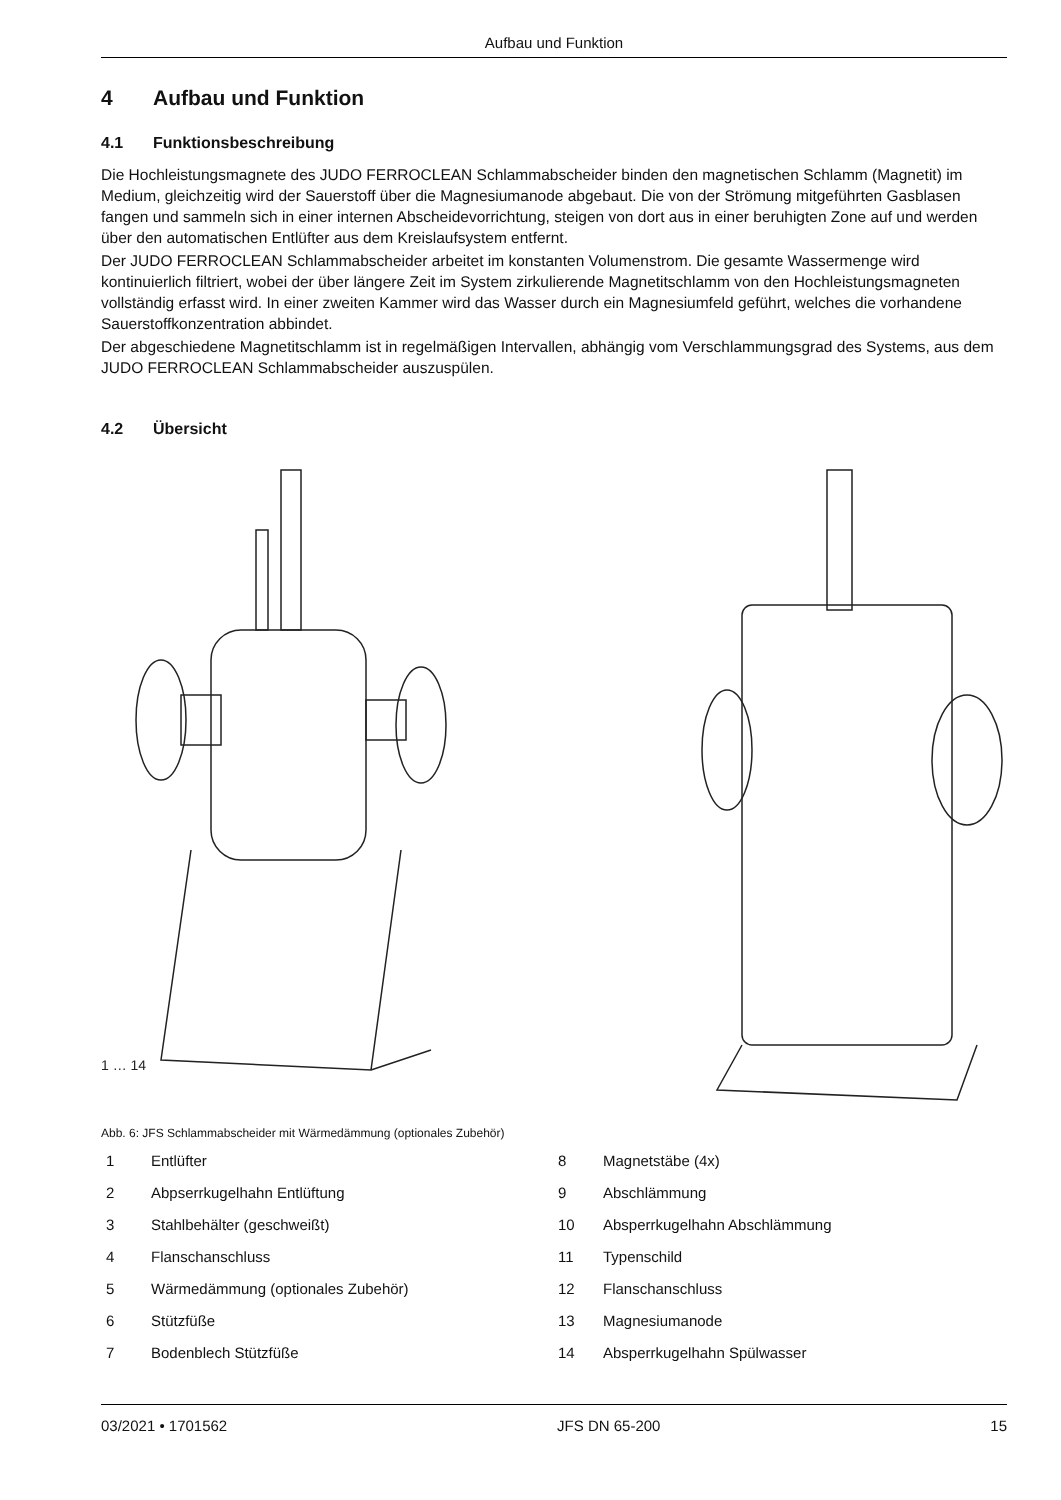Aufbau und Funktion
4 Aufbau und Funktion
4.1 Funktionsbeschreibung
Die Hochleistungsmagnete des JUDO FERROCLEAN Schlammabscheider binden den magnetischen Schlamm (Magnetit) im Medium, gleichzeitig wird der Sauerstoff über die Magnesiumanode abgebaut. Die von der Strömung mitgeführten Gasblasen fangen und sammeln sich in einer internen Abscheidevorrichtung, steigen von dort aus in einer beruhigten Zone auf und werden über den automatischen Entlüfter aus dem Kreislaufsystem entfernt.
Der JUDO FERROCLEAN Schlammabscheider arbeitet im konstanten Volumenstrom. Die gesamte Wassermenge wird kontinuierlich filtriert, wobei der über längere Zeit im System zirkulierende Magnetitschlamm von den Hochleistungsmagneten vollständig erfasst wird. In einer zweiten Kammer wird das Wasser durch ein Magnesiumfeld geführt, welches die vorhandene Sauerstoffkonzentration abbindet.
Der abgeschiedene Magnetitschlamm ist in regelmäßigen Intervallen, abhängig vom Verschlammungsgrad des Systems, aus dem JUDO FERROCLEAN Schlammabscheider auszuspülen.
4.2 Übersicht
1 … 14
Abb. 6: JFS Schlammabscheider mit Wärmedämmung (optionales Zubehör)
1 Entlüfter
8 Magnetstäbe (4x)
2 Abpserrkugelhahn Entlüftung
9 Abschlämmung
3 Stahlbehälter (geschweißt)
10 Absperrkugelhahn Abschlämmung
4 Flanschanschluss
11 Typenschild
5 Wärmedämmung (optionales Zubehör)
12 Flanschanschluss
6 Stützfüße
13 Magnesiumanode
7 Bodenblech Stützfüße
14 Absperrkugelhahn Spülwasser
03/2021 • 1701562 JFS DN 65-200 15